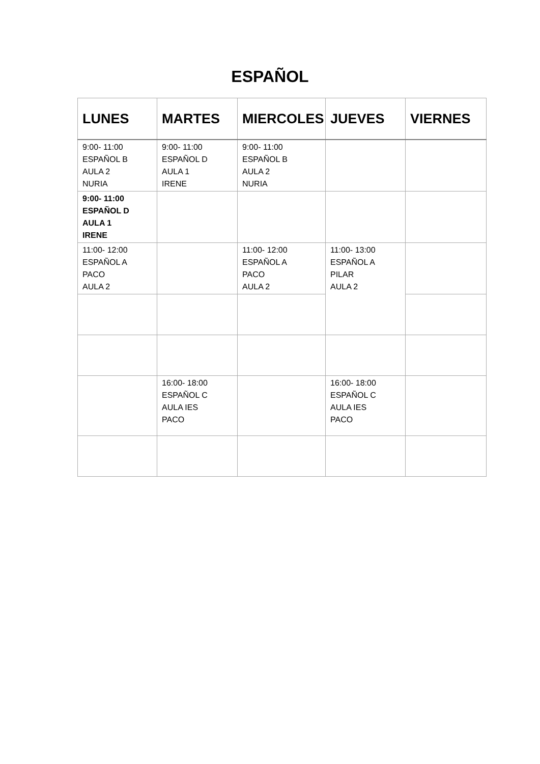ESPAÑOL
| LUNES | MARTES | MIERCOLES | JUEVES | VIERNES |
| --- | --- | --- | --- | --- |
| 9:00- 11:00 ESPAÑOL B AULA 2 NURIA | 9:00- 11:00 ESPAÑOL D AULA 1 IRENE | 9:00- 11:00 ESPAÑOL B AULA 2 NURIA | | |
| 9:00- 11:00 ESPAÑOL D AULA 1 IRENE | | | | |
| 11:00- 12:00 ESPAÑOL A PACO AULA 2 | | 11:00- 12:00 ESPAÑOL A PACO AULA 2 | 11:00- 13:00 ESPAÑOL A PILAR AULA 2 | |
| | 16:00- 18:00 ESPAÑOL C AULA IES PACO | | 16:00- 18:00 ESPAÑOL C AULA IES PACO | |